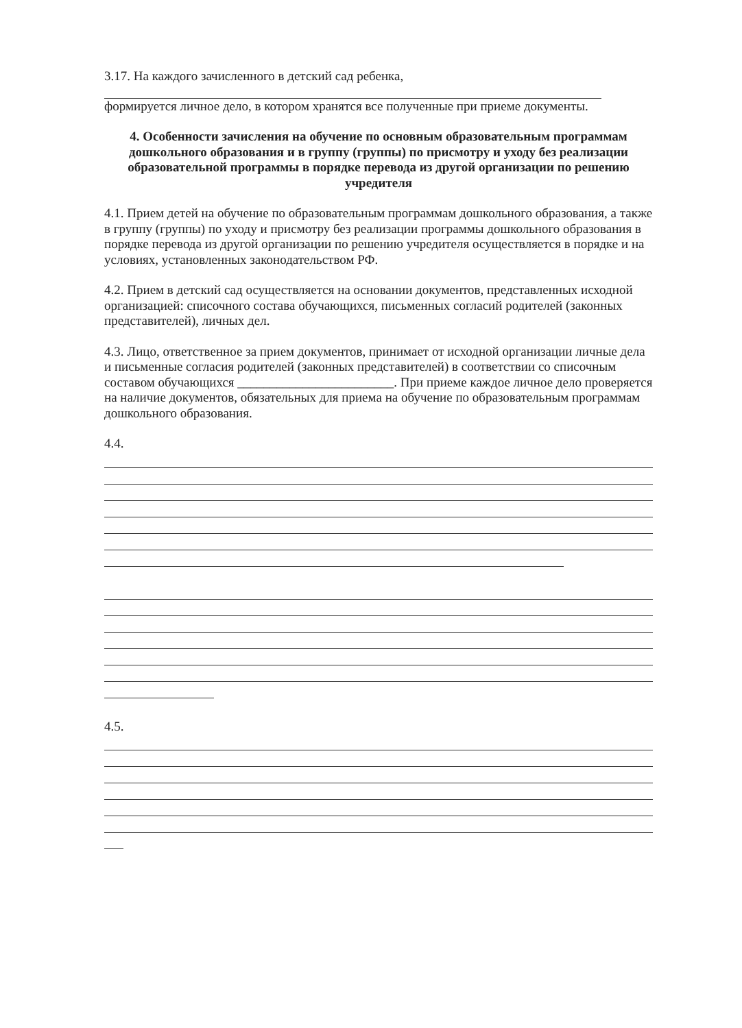3.17. На каждого зачисленного в детский сад ребенка,
формируется личное дело, в котором хранятся все полученные при приеме документы.
4. Особенности зачисления на обучение по основным образовательным программам дошкольного образования и в группу (группы) по присмотру и уходу без реализации образовательной программы в порядке перевода из другой организации по решению учредителя
4.1. Прием детей на обучение по образовательным программам дошкольного образования, а также в группу (группы) по уходу и присмотру без реализации программы дошкольного образования в порядке перевода из другой организации по решению учредителя осуществляется в порядке и на условиях, установленных законодательством РФ.
4.2. Прием в детский сад осуществляется на основании документов, представленных исходной организацией: списочного состава обучающихся, письменных согласий родителей (законных представителей), личных дел.
4.3. Лицо, ответственное за прием документов, принимает от исходной организации личные дела и письменные согласия родителей (законных представителей) в соответствии со списочным составом обучающихся ________________________. При приеме каждое личное дело проверяется на наличие документов, обязательных для приема на обучение по образовательным программам дошкольного образования.
4.4.
4.5.